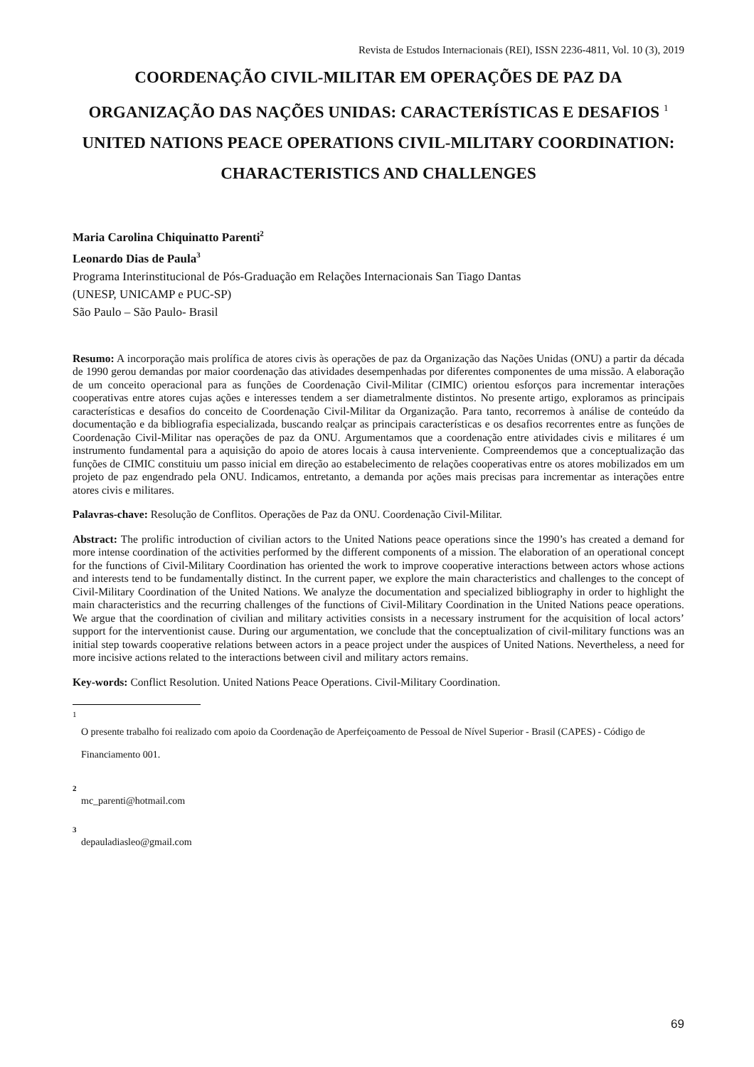Revista de Estudos Internacionais (REI), ISSN 2236-4811, Vol. 10 (3), 2019
COORDENAÇÃO CIVIL-MILITAR EM OPERAÇÕES DE PAZ DA ORGANIZAÇÃO DAS NAÇÕES UNIDAS: CARACTERÍSTICAS E DESAFIOS <sup>1</sup>
UNITED NATIONS PEACE OPERATIONS CIVIL-MILITARY COORDINATION: CHARACTERISTICS AND CHALLENGES
Maria Carolina Chiquinatto Parenti<sup>2</sup>
Leonardo Dias de Paula<sup>3</sup>
Programa Interinstitucional de Pós-Graduação em Relações Internacionais San Tiago Dantas
(UNESP, UNICAMP e PUC-SP)
São Paulo – São Paulo- Brasil
Resumo: A incorporação mais prolífica de atores civis às operações de paz da Organização das Nações Unidas (ONU) a partir da década de 1990 gerou demandas por maior coordenação das atividades desempenhadas por diferentes componentes de uma missão. A elaboração de um conceito operacional para as funções de Coordenação Civil-Militar (CIMIC) orientou esforços para incrementar interações cooperativas entre atores cujas ações e interesses tendem a ser diametralmente distintos. No presente artigo, exploramos as principais características e desafios do conceito de Coordenação Civil-Militar da Organização. Para tanto, recorremos à análise de conteúdo da documentação e da bibliografia especializada, buscando realçar as principais características e os desafios recorrentes entre as funções de Coordenação Civil-Militar nas operações de paz da ONU. Argumentamos que a coordenação entre atividades civis e militares é um instrumento fundamental para a aquisição do apoio de atores locais à causa interveniente. Compreendemos que a conceptualização das funções de CIMIC constituiu um passo inicial em direção ao estabelecimento de relações cooperativas entre os atores mobilizados em um projeto de paz engendrado pela ONU. Indicamos, entretanto, a demanda por ações mais precisas para incrementar as interações entre atores civis e militares.
Palavras-chave: Resolução de Conflitos. Operações de Paz da ONU. Coordenação Civil-Militar.
Abstract: The prolific introduction of civilian actors to the United Nations peace operations since the 1990’s has created a demand for more intense coordination of the activities performed by the different components of a mission. The elaboration of an operational concept for the functions of Civil-Military Coordination has oriented the work to improve cooperative interactions between actors whose actions and interests tend to be fundamentally distinct. In the current paper, we explore the main characteristics and challenges to the concept of Civil-Military Coordination of the United Nations. We analyze the documentation and specialized bibliography in order to highlight the main characteristics and the recurring challenges of the functions of Civil-Military Coordination in the United Nations peace operations. We argue that the coordination of civilian and military activities consists in a necessary instrument for the acquisition of local actors’ support for the interventionist cause. During our argumentation, we conclude that the conceptualization of civil-military functions was an initial step towards cooperative relations between actors in a peace project under the auspices of United Nations. Nevertheless, a need for more incisive actions related to the interactions between civil and military actors remains.
Key-words: Conflict Resolution. United Nations Peace Operations. Civil-Military Coordination.
1
O presente trabalho foi realizado com apoio da Coordenação de Aperfeiçoamento de Pessoal de Nível Superior - Brasil (CAPES) - Código de Financiamento 001.
2
mc_parenti@hotmail.com
3
depauladiasleo@gmail.com
69